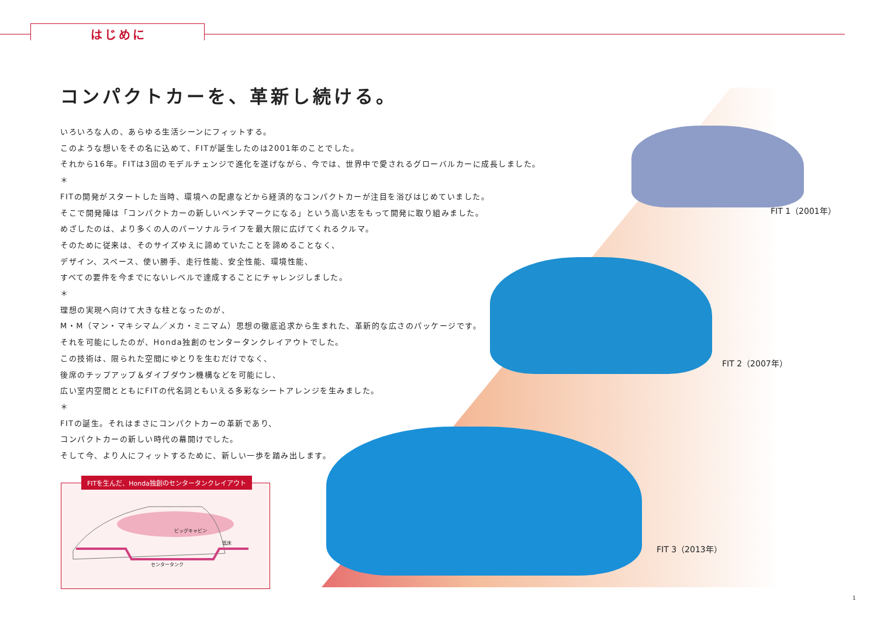はじめに
コンパクトカーを、革新し続ける。
いろいろな人の、あらゆる生活シーンにフィットする。
このような想いをその名に込めて、FITが誕生したのは2001年のことでした。
それから16年。FITは3回のモデルチェンジで進化を遂げながら、今では、世界中で愛されるグローバルカーに成長しました。
＊
FITの開発がスタートした当時、環境への配慮などから経済的なコンパクトカーが注目を浴びはじめていました。
そこで開発陣は「コンパクトカーの新しいベンチマークになる」という高い志をもって開発に取り組みました。
めざしたのは、より多くの人のパーソナルライフを最大限に広げてくれるクルマ。
そのために従来は、そのサイズゆえに諦めていたことを諦めることなく、
デザイン、スペース、使い勝手、走行性能、安全性能、環境性能、
すべての要件を今までにないレベルで達成することにチャレンジしました。
＊
理想の実現へ向けて大きな柱となったのが、
M・M（マン・マキシマム／メカ・ミニマム）思想の徹底追求から生まれた、革新的な広さのパッケージです。
それを可能にしたのが、Honda独創のセンタータンクレイアウトでした。
この技術は、限られた空間にゆとりを生むだけでなく、
後席のチップアップ＆ダイブダウン機構などを可能にし、
広い室内空間とともにFITの代名詞ともいえる多彩なシートアレンジを生みました。
＊
FITの誕生。それはまさにコンパクトカーの革新であり、
コンパクトカーの新しい時代の幕開けでした。
そして今、より人にフィットするために、新しい一歩を踏み出します。
FIT 1（2001年）
FIT 2（2007年）
FIT 3（2013年）
FITを生んだ、Honda独創のセンタータンクレイアウト
ビッグキャビン
低床
センタータンク
1